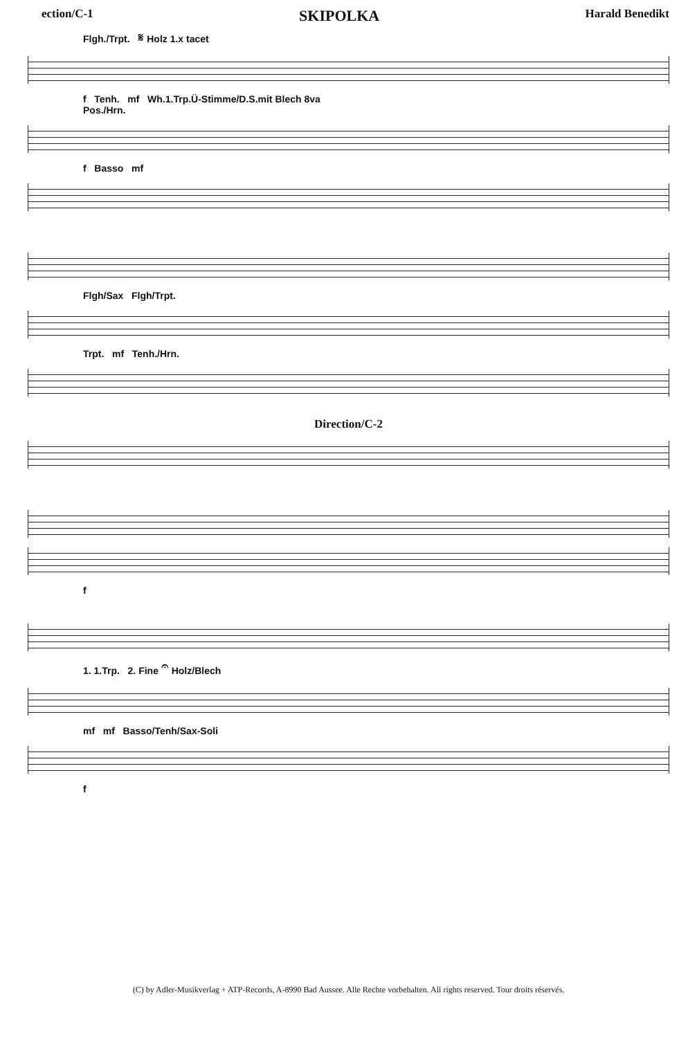ection/C-1 SKIPOLKA Harald Benedikt
Flgh./Trpt. 𝄋 Holz 1.x tacet
f Tenh. mf Wh.1.Trp.Ü-Stimme/D.S.mit Blech 8va
Pos./Hrn.
f Basso mf
Flgh/Sax Flgh/Trpt.
Trpt. mf Tenh./Hrn.
Direction/C-2
f
1. 1.Trp. 2. Fine 𝄐 Holz/Blech
mf mf Basso/Tenh/Sax-Soli
f
(C) by Adler-Musikverlag + ATP-Records, A-8990 Bad Aussee. Alle Rechte vorbehalten. All rights reserved. Tour droits réservés.